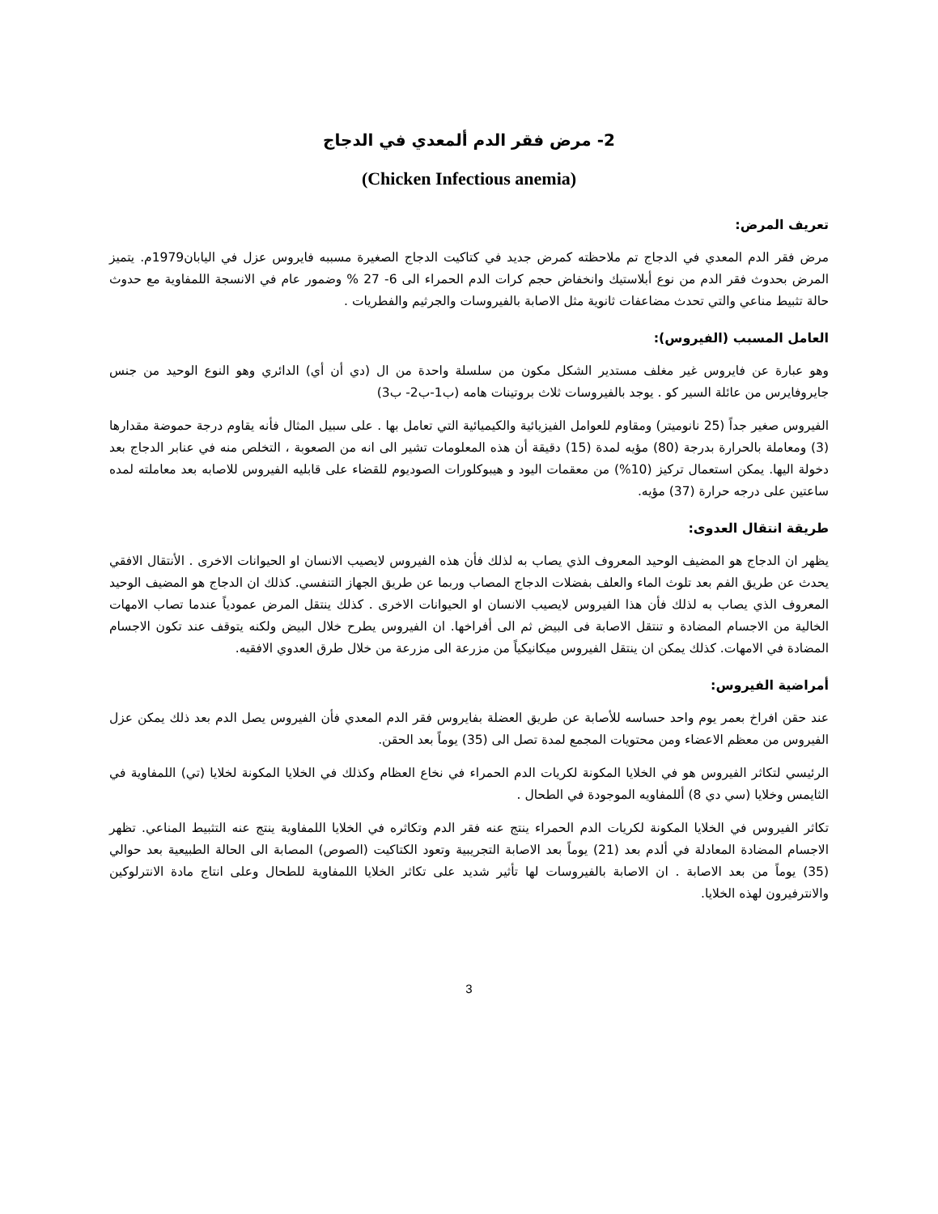2- مرض فقر الدم ألمعدي في الدجاج
(Chicken Infectious anemia)
تعريف المرض:
مرض فقر الدم المعدي في الدجاج تم ملاحظته كمرض جديد في كتاكيت الدجاج الصغيرة مسببه فايروس عزل في اليابان1979م. يتميز المرض بحدوث فقر الدم من نوع أبلاستيك وانخفاض حجم كرات الدم الحمراء الى 6- 27 % وضمور عام في الانسجة اللمفاوية مع حدوث حالة تثبيط مناعي والتي تحدث مضاعفات ثانوية مثل الاصابة بالفيروسات والجرثيم والفطريات .
العامل المسبب (الفيروس):
وهو عبارة عن فايروس غير مغلف مستدير الشكل مكون من سلسلة واحدة من ال (دي أن أي) الدائري وهو النوع الوحيد من جنس جايروفايرس من عائلة السير كو . يوجد بالفيروسات ثلاث بروتينات هامه (ب1-ب2- ب3)
الفيروس صغير جداً (25 نانوميتر) ومقاوم للعوامل الفيزيائية والكيميائية التي تعامل بها . على سبيل المثال فأنه يقاوم درجة حموضة مقدارها (3) ومعاملة بالحرارة بدرجة (80) مؤيه لمدة (15) دقيقة أن هذه المعلومات تشير الى انه من الصعوبة ، التخلص منه في عنابر الدجاج بعد دخولة اليها. يمكن استعمال تركيز (10%) من معقمات اليود و هيبوكلورات الصوديوم للقضاء على قابليه الفيروس للاصابه بعد معاملته لمده ساعتين على درجه حرارة (37) مؤيه.
طريقة انتقال العدوى:
يظهر ان الدجاج هو المضيف الوحيد المعروف الذي يصاب به لذلك فأن هذه الفيروس لايصيب الانسان او الحيوانات الاخرى . الأنتقال الافقي يحدث عن طريق الفم بعد تلوث الماء والعلف بفضلات الدجاج المصاب وربما عن طريق الجهاز التنفسي. كذلك ان الدجاج هو المضيف الوحيد المعروف الذي يصاب به لذلك فأن هذا الفيروس لايصيب الانسان او الحيوانات الاخرى . كذلك ينتقل المرض عمودياً عندما تصاب الامهات الخالية من الاجسام المضادة و تنتقل الاصابة فى البيض ثم الى أفراخها. ان الفيروس يطرح خلال البيض ولكنه يتوقف عند تكون الاجسام المضادة في الامهات. كذلك يمكن ان ينتقل الفيروس ميكانيكياً من مزرعة الى مزرعة من خلال طرق العدوي الافقيه.
أمراضية الفيروس:
عند حقن افراخ بعمر يوم واحد حساسه للأصابة عن طريق العضلة بفايروس فقر الدم المعدي فأن الفيروس يصل الدم بعد ذلك يمكن عزل الفيروس من معظم الاعضاء ومن محتويات المجمع لمدة تصل الى (35) يوماً بعد الحقن.
الرئيسي لتكاثر الفيروس هو في الخلايا المكونة لكريات الدم الحمراء في نخاع العظام وكذلك في الخلايا المكونة لخلايا (تي) اللمفاوية في الثايمس وخلايا (سي دي 8) أللمفاويه الموجودة في الطحال .
تكاثر الفيروس في الخلايا المكونة لكريات الدم الحمراء ينتج عنه فقر الدم وتكاثره في الخلايا اللمفاوية ينتج عنه التثبيط المناعي. تظهر الاجسام المضادة المعادلة في ألدم بعد (21) يوماً بعد الاصابة التجريبية وتعود الكتاكيت (الصوص) المصابة الى الحالة الطبيعية بعد حوالي (35) يوماً من بعد الاصابة . ان الاصابة بالفيروسات لها تأثير شديد على تكاثر الخلايا اللمفاوية للطحال وعلى انتاج مادة الانترلوكين والانترفيرون لهذه الخلايا.
3